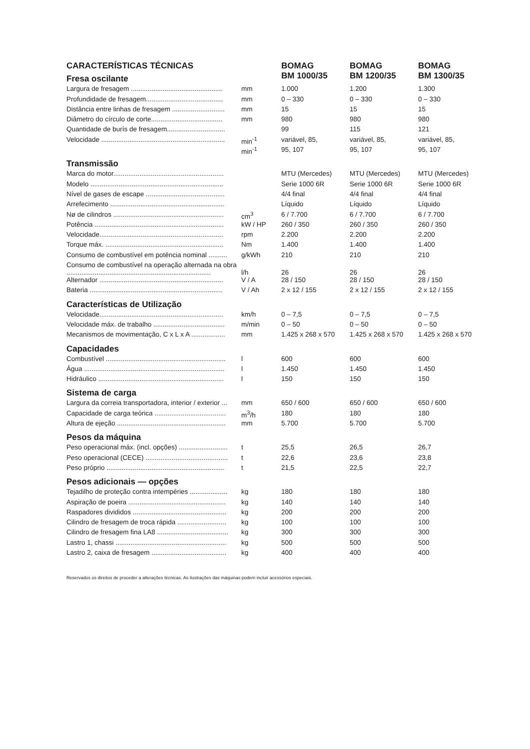| CARACTERÍSTICAS TÉCNICAS | | BOMAG BM 1000/35 | BOMAG BM 1200/35 | BOMAG BM 1300/35 |
| --- | --- | --- | --- | --- |
| Fresa oscilante | | | | |
| Largura de fresagem ................................................. | mm | 1.000 | 1.200 | 1.300 |
| Profundidade de fresagem......................................... | mm | 0 – 330 | 0 – 330 | 0 – 330 |
| Distância entre linhas de fresagem ............................ | mm | 15 | 15 | 15 |
| Diâmetro do círculo de corte...................................... | mm | 980 | 980 | 980 |
| Quantidade de burís de fresagem............................... | | 99 | 115 | 121 |
| Velocidade .................................................................. | min<sup>-1</sup> | variável, 85, | variável, 85, | variável, 85, |
| | min<sup>-1</sup> | 95, 107 | 95, 107 | 95, 107 |
| Transmissão | | | | |
| Marca do motor........................................................... | | MTU (Mercedes) | MTU (Mercedes) | MTU (Mercedes) |
| Modelo ....................................................................... | | Serie 1000 6R | Serie 1000 6R | Serie 1000 6R |
| Nível de gases de escape .......................................... | | 4/4 final | 4/4 final | 4/4 final |
| Arrefecimento ............................................................. | | Líquido | Líquido | Líquido |
| Nø de cilindros ........................................................... | cm<sup>3</sup> | 6 / 7.700 | 6 / 7.700 | 6 / 7.700 |
| Potência ..................................................................... | kW / HP | 260 / 350 | 260 / 350 | 260 / 350 |
| Velocidade.................................................................. | rpm | 2.200 | 2.200 | 2.200 |
| Torque máx. ............................................................... | Nm | 1.400 | 1.400 | 1.400 |
| Consumo de combustível em potência nominal .......... | g/kWh | 210 | 210 | 210 |
| Consumo de combustível na operação alternada na obra ............................................................................. | l/h | 26 | 26 | 26 |
| Alternador .................................................................. | V / A | 28 / 150 | 28 / 150 | 28 / 150 |
| Bateria ....................................................................... | V / Ah | 2 x 12 / 155 | 2 x 12 / 155 | 2 x 12 / 155 |
| Características de Utilização | | | | |
| Velocidade.................................................................. | km/h | 0 – 7,5 | 0 – 7,5 | 0 – 7,5 |
| Velocidade máx. de trabalho ...................................... | m/min | 0 – 50 | 0 – 50 | 0 – 50 |
| Mecanismos de movimentação, C x L x A .................. | mm | 1.425 x 268 x 570 | 1.425 x 268 x 570 | 1.425 x 268 x 570 |
| Capacidades | | | | |
| Combustível ................................................................ | l | 600 | 600 | 600 |
| Água ........................................................................... | l | 1.450 | 1.450 | 1.450 |
| Hidráulico ................................................................... | l | 150 | 150 | 150 |
| Sistema de carga | | | | |
| Largura da correia transportadora, interior / exterior ... | mm | 650 / 600 | 650 / 600 | 650 / 600 |
| Capacidade de carga teórica ...................................... | m<sup>3</sup>/h | 180 | 180 | 180 |
| Altura de ejeção .......................................................... | mm | 5.700 | 5.700 | 5.700 |
| Pesos da máquina | | | | |
| Peso operacional máx. (incl. opções) .......................... | t | 25,5 | 26,5 | 26,7 |
| Peso operacional (CECE) ............................................ | t | 22,6 | 23,6 | 23,8 |
| Peso próprio ............................................................... | t | 21,5 | 22,5 | 22,7 |
| Pesos adicionais — opções | | | | |
| Tejadilho de proteção contra intempéries .................... | kg | 180 | 180 | 180 |
| Aspiração de poeira .................................................... | kg | 140 | 140 | 140 |
| Raspadores divididos .................................................. | kg | 200 | 200 | 200 |
| Cilindro de fresagem de troca rápida .......................... | kg | 100 | 100 | 100 |
| Cilindro de fresagem fina LA8 ...................................... | kg | 300 | 300 | 300 |
| Lastro 1, chassi ........................................................... | kg | 500 | 500 | 500 |
| Lastro 2, caixa de fresagem ........................................ | kg | 400 | 400 | 400 |
Reservados os direitos de proceder a alterações técnicas. As ilustrações das máquinas podem incluir acessórios especiais.